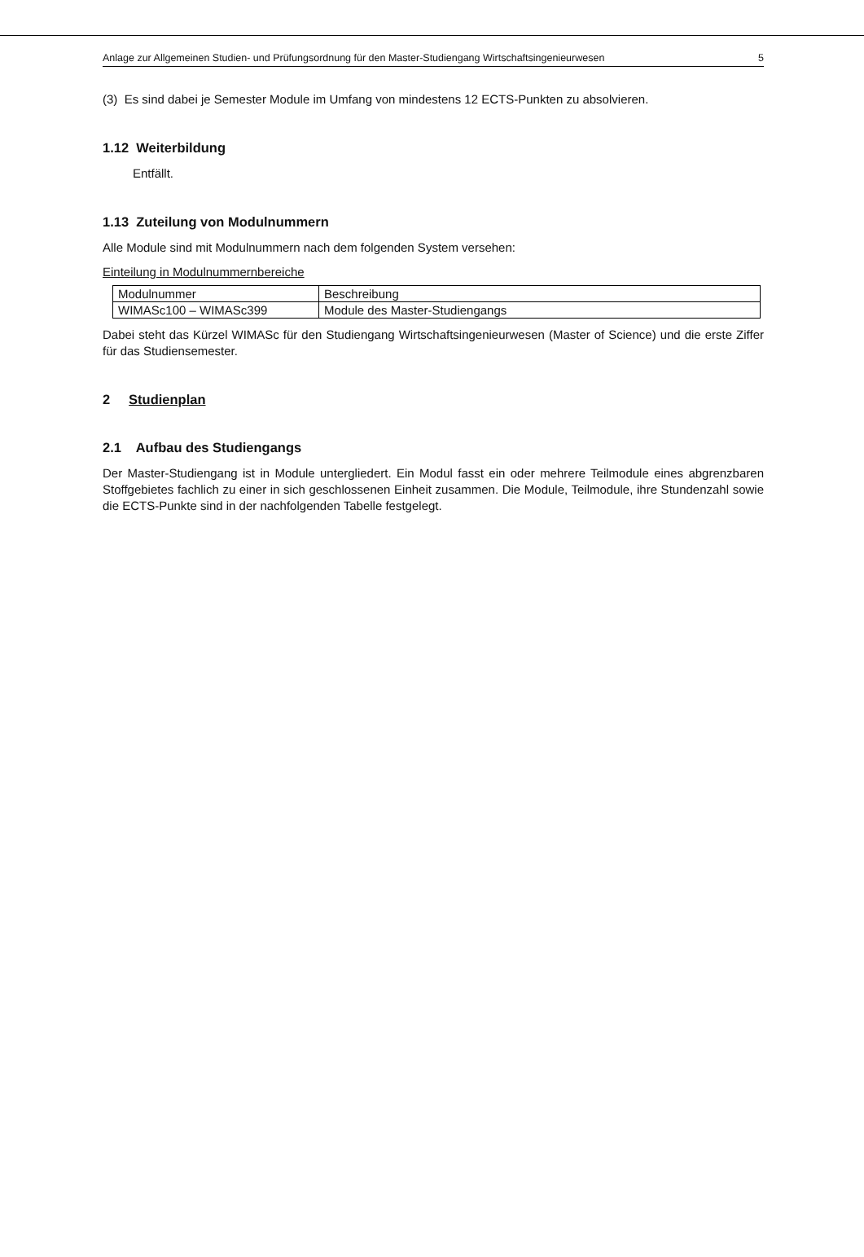Anlage zur Allgemeinen Studien- und Prüfungsordnung für den Master-Studiengang Wirtschaftsingenieurwesen 5
(3) Es sind dabei je Semester Module im Umfang von mindestens 12 ECTS-Punkten zu absolvieren.
1.12 Weiterbildung
Entfällt.
1.13 Zuteilung von Modulnummern
Alle Module sind mit Modulnummern nach dem folgenden System versehen:
Einteilung in Modulnummernbereiche
| Modulnummer | Beschreibung |
| WIMASc100 – WIMASc399 | Module des Master-Studiengangs |
Dabei steht das Kürzel WIMASc für den Studiengang Wirtschaftsingenieurwesen (Master of Science) und die erste Ziffer für das Studiensemester.
2 Studienplan
2.1 Aufbau des Studiengangs
Der Master-Studiengang ist in Module untergliedert. Ein Modul fasst ein oder mehrere Teilmodule eines abgrenzbaren Stoffgebietes fachlich zu einer in sich geschlossenen Einheit zusammen. Die Module, Teilmodule, ihre Stundenzahl sowie die ECTS-Punkte sind in der nachfolgenden Tabelle festgelegt.